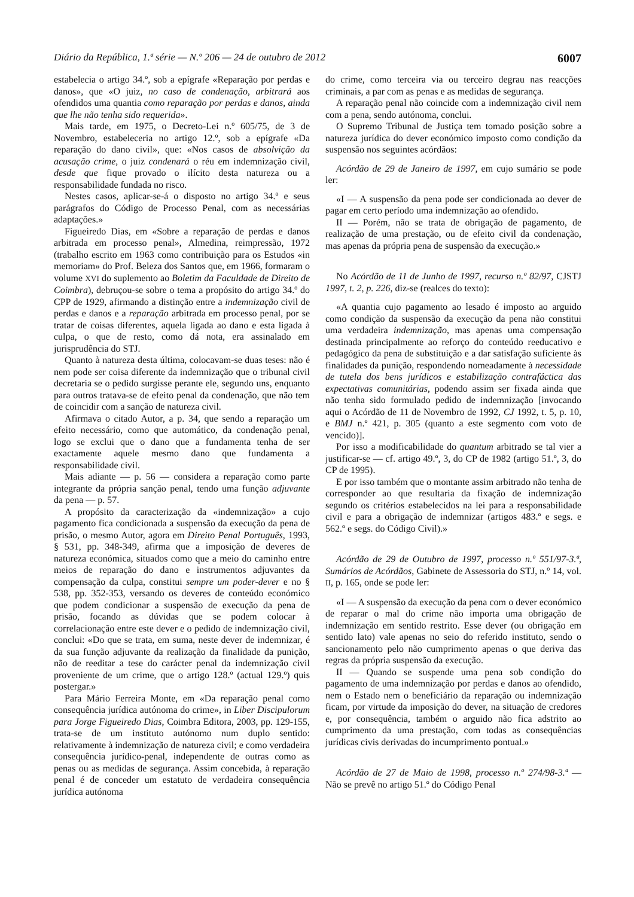Diário da República, 1.ª série — N.º 206 — 24 de outubro de 2012 6007
estabelecia o artigo 34.º, sob a epígrafe «Reparação por perdas e danos», que «O juiz, no caso de condenação, arbitrará aos ofendidos uma quantia como reparação por perdas e danos, ainda que lhe não tenha sido requerida».
Mais tarde, em 1975, o Decreto-Lei n.º 605/75, de 3 de Novembro, estabeleceria no artigo 12.º, sob a epígrafe «Da reparação do dano civil», que: «Nos casos de absolvição da acusação crime, o juiz condenará o réu em indemnização civil, desde que fique provado o ilícito desta natureza ou a responsabilidade fundada no risco.
Nestes casos, aplicar-se-á o disposto no artigo 34.º e seus parágrafos do Código de Processo Penal, com as necessárias adaptações.»
Figueiredo Dias, em «Sobre a reparação de perdas e danos arbitrada em processo penal», Almedina, reimpressão, 1972 (trabalho escrito em 1963 como contribuição para os Estudos «in memoriam» do Prof. Beleza dos Santos que, em 1966, formaram o volume XVI do suplemento ao Boletim da Faculdade de Direito de Coimbra), debruçou-se sobre o tema a propósito do artigo 34.º do CPP de 1929, afirmando a distinção entre a indemnização civil de perdas e danos e a reparação arbitrada em processo penal, por se tratar de coisas diferentes, aquela ligada ao dano e esta ligada à culpa, o que de resto, como dá nota, era assinalado em jurisprudência do STJ.
Quanto à natureza desta última, colocavam-se duas teses: não é nem pode ser coisa diferente da indemnização que o tribunal civil decretaria se o pedido surgisse perante ele, segundo uns, enquanto para outros tratava-se de efeito penal da condenação, que não tem de coincidir com a sanção de natureza civil.
Afirmava o citado Autor, a p. 34, que sendo a reparação um efeito necessário, como que automático, da condenação penal, logo se exclui que o dano que a fundamenta tenha de ser exactamente aquele mesmo dano que fundamenta a responsabilidade civil.
Mais adiante — p. 56 — considera a reparação como parte integrante da própria sanção penal, tendo uma função adjuvante da pena — p. 57.
A propósito da caracterização da «indemnização» a cujo pagamento fica condicionada a suspensão da execução da pena de prisão, o mesmo Autor, agora em Direito Penal Português, 1993, § 531, pp. 348-349, afirma que a imposição de deveres de natureza económica, situados como que a meio do caminho entre meios de reparação do dano e instrumentos adjuvantes da compensação da culpa, constitui sempre um poder-dever e no § 538, pp. 352-353, versando os deveres de conteúdo económico que podem condicionar a suspensão de execução da pena de prisão, focando as dúvidas que se podem colocar à correlacionação entre este dever e o pedido de indemnização civil, conclui: «Do que se trata, em suma, neste dever de indemnizar, é da sua função adjuvante da realização da finalidade da punição, não de reeditar a tese do carácter penal da indemnização civil proveniente de um crime, que o artigo 128.º (actual 129.º) quis postergar.»
Para Mário Ferreira Monte, em «Da reparação penal como consequência jurídica autónoma do crime», in Liber Discipulorum para Jorge Figueiredo Dias, Coimbra Editora, 2003, pp. 129-155, trata-se de um instituto autónomo num duplo sentido: relativamente à indemnização de natureza civil; e como verdadeira consequência jurídico-penal, independente de outras como as penas ou as medidas de segurança. Assim concebida, à reparação penal é de conceder um estatuto de verdadeira consequência jurídica autónoma
do crime, como terceira via ou terceiro degrau nas reacções criminais, a par com as penas e as medidas de segurança.
A reparação penal não coincide com a indemnização civil nem com a pena, sendo autónoma, conclui.
O Supremo Tribunal de Justiça tem tomado posição sobre a natureza jurídica do dever económico imposto como condição da suspensão nos seguintes acórdãos:
Acórdão de 29 de Janeiro de 1997, em cujo sumário se pode ler:
«I — A suspensão da pena pode ser condicionada ao dever de pagar em certo período uma indemnização ao ofendido.
II — Porém, não se trata de obrigação de pagamento, de realização de uma prestação, ou de efeito civil da condenação, mas apenas da própria pena de suspensão da execução.»
No Acórdão de 11 de Junho de 1997, recurso n.º 82/97, CJSTJ 1997, t. 2, p. 226, diz-se (realces do texto):
«A quantia cujo pagamento ao lesado é imposto ao arguido como condição da suspensão da execução da pena não constitui uma verdadeira indemnização, mas apenas uma compensação destinada principalmente ao reforço do conteúdo reeducativo e pedagógico da pena de substituição e a dar satisfação suficiente às finalidades da punição, respondendo nomeadamente à necessidade de tutela dos bens jurídicos e estabilização contrafáctica das expectativas comunitárias, podendo assim ser fixada ainda que não tenha sido formulado pedido de indemnização [invocando aqui o Acórdão de 11 de Novembro de 1992, CJ 1992, t. 5, p. 10, e BMJ n.º 421, p. 305 (quanto a este segmento com voto de vencido)].
Por isso a modificabilidade do quantum arbitrado se tal vier a justificar-se — cf. artigo 49.º, 3, do CP de 1982 (artigo 51.º, 3, do CP de 1995).
E por isso também que o montante assim arbitrado não tenha de corresponder ao que resultaria da fixação de indemnização segundo os critérios estabelecidos na lei para a responsabilidade civil e para a obrigação de indemnizar (artigos 483.º e segs. e 562.º e segs. do Código Civil).»
Acórdão de 29 de Outubro de 1997, processo n.º 551/97-3.ª, Sumários de Acórdãos, Gabinete de Assessoria do STJ, n.º 14, vol. II, p. 165, onde se pode ler:
«I — A suspensão da execução da pena com o dever económico de reparar o mal do crime não importa uma obrigação de indemnização em sentido restrito. Esse dever (ou obrigação em sentido lato) vale apenas no seio do referido instituto, sendo o sancionamento pelo não cumprimento apenas o que deriva das regras da própria suspensão da execução.
II — Quando se suspende uma pena sob condição do pagamento de uma indemnização por perdas e danos ao ofendido, nem o Estado nem o beneficiário da reparação ou indemnização ficam, por virtude da imposição do dever, na situação de credores e, por consequência, também o arguido não fica adstrito ao cumprimento da uma prestação, com todas as consequências jurídicas civis derivadas do incumprimento pontual.»
Acórdão de 27 de Maio de 1998, processo n.º 274/98-3.ª — Não se prevê no artigo 51.º do Código Penal